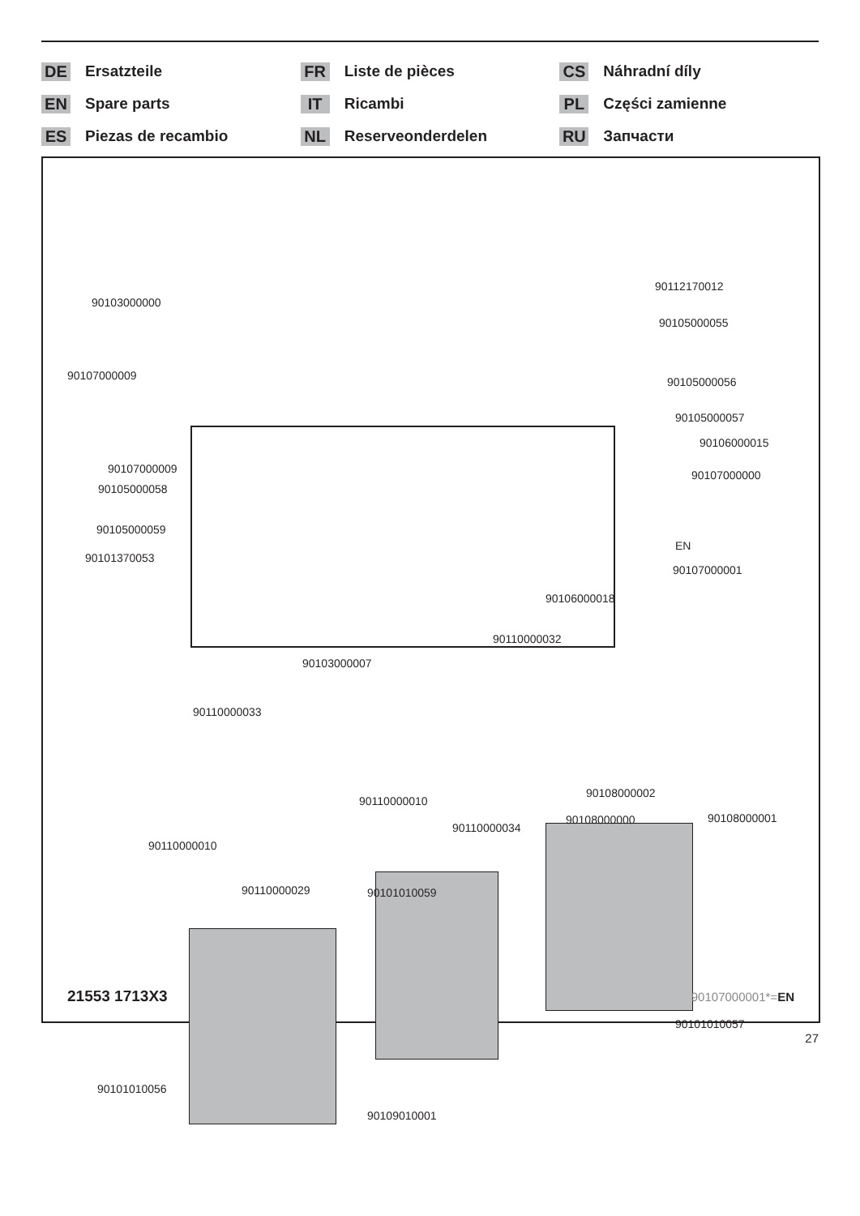DE Ersatzteile
EN Spare parts
ES Piezas de recambio
FR Liste de pièces
IT Ricambi
NL Reserveonderdelen
CS Náhradní díly
PL Części zamienne
RU Запчасти
90103000000
90112170012
90105000055
90107000009 90105000056
90105000057
90106000015
90107000009
90105000058
90107000000
EN
90107000001
90105000059
90101370053
90106000018
90110000032
90103000007
90110000033
90110000010
90108000002
90108000000 90108000001
90110000034
90110000010
90110000029 90101010059
90101010057
90101010056
90109010001
21553 1713X3 90107000001*=EN
27